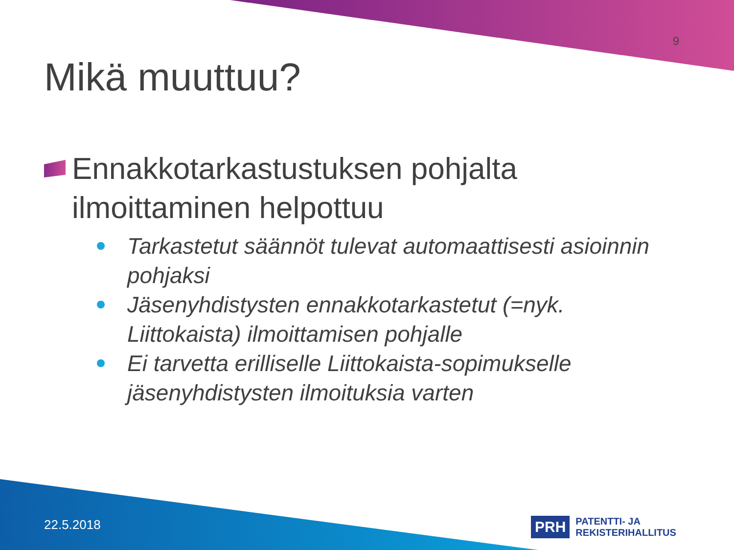9
Mikä muuttuu?
Ennakkotarkastustuksen pohjalta ilmoittaminen helpottuu
Tarkastetut säännöt tulevat automaattisesti asioinnin pohjaksi
Jäsenyhdistysten ennakkotarkastetut (=nyk. Liittokaista) ilmoittamisen pohjalle
Ei tarvetta erilliselle Liittokaista-sopimukselle jäsenyhdistysten ilmoituksia varten
22.5.2018
PRH PATENTTI- JA REKISTERIHALLITUS